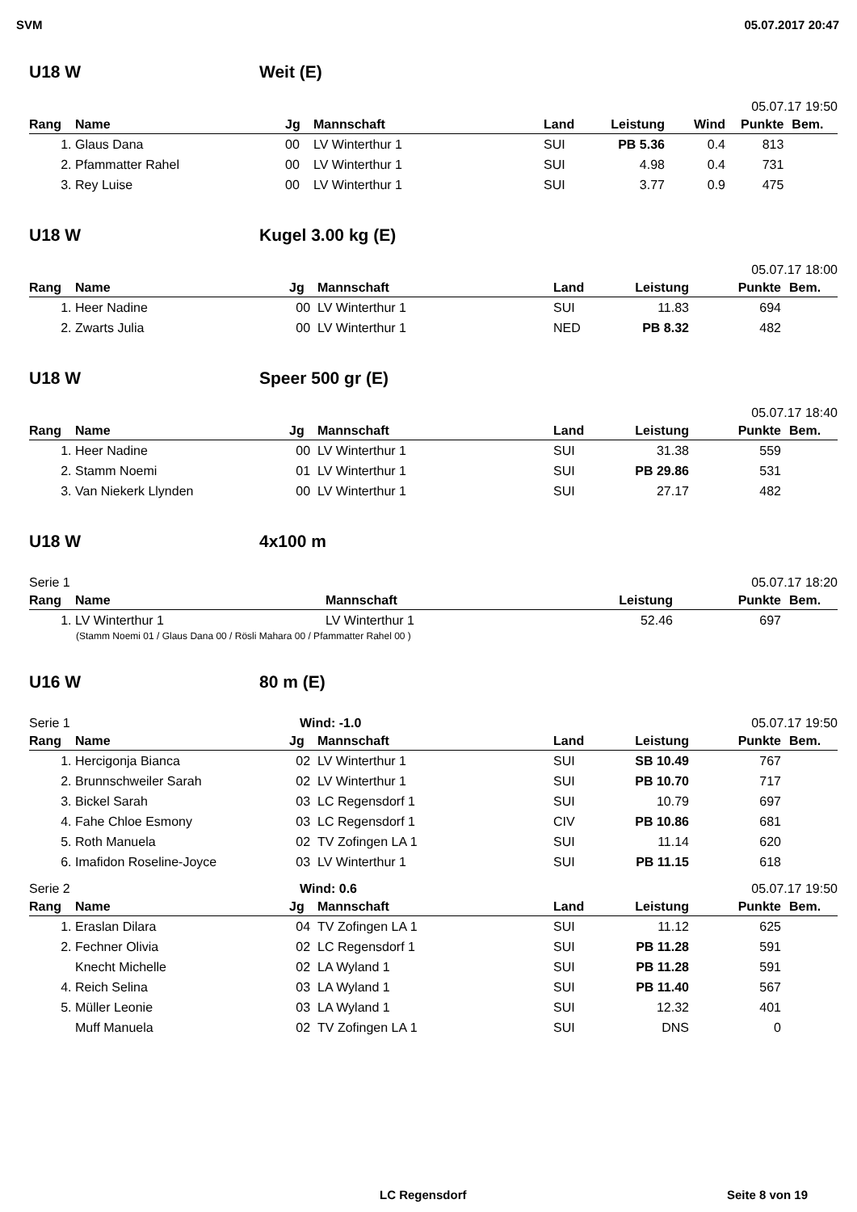SVM 05.07.2017 20:47
U18 W Weit (E)
05.07.17 19:50
| Rang | Name | Jg | Mannschaft | Land | Leistung | Wind | Punkte | Bem. |
| --- | --- | --- | --- | --- | --- | --- | --- | --- |
| 1. | Glaus Dana | 00 | LV Winterthur 1 | SUI | PB 5.36 | 0.4 | 813 | |
| 2. | Pfammatter Rahel | 00 | LV Winterthur 1 | SUI | 4.98 | 0.4 | 731 | |
| 3. | Rey Luise | 00 | LV Winterthur 1 | SUI | 3.77 | 0.9 | 475 | |
U18 W Kugel 3.00 kg (E)
05.07.17 18:00
| Rang | Name | Jg | Mannschaft | Land | Leistung | Punkte | Bem. |
| --- | --- | --- | --- | --- | --- | --- | --- |
| 1. | Heer Nadine | 00 | LV Winterthur 1 | SUI | 11.83 | 694 | |
| 2. | Zwarts Julia | 00 | LV Winterthur 1 | NED | PB 8.32 | 482 | |
U18 W Speer 500 gr (E)
05.07.17 18:40
| Rang | Name | Jg | Mannschaft | Land | Leistung | Punkte | Bem. |
| --- | --- | --- | --- | --- | --- | --- | --- |
| 1. | Heer Nadine | 00 | LV Winterthur 1 | SUI | 31.38 | 559 | |
| 2. | Stamm Noemi | 01 | LV Winterthur 1 | SUI | PB 29.86 | 531 | |
| 3. | Van Niekerk Llynden | 00 | LV Winterthur 1 | SUI | 27.17 | 482 | |
U18 W 4x100 m
Serie 1 05.07.17 18:20
| Rang | Name | Mannschaft | Leistung | Punkte | Bem. |
| --- | --- | --- | --- | --- | --- |
| 1. | LV Winterthur 1 | LV Winterthur 1 | 52.46 | 697 | |
(Stamm Noemi 01 / Glaus Dana 00 / Rösli Mahara 00 / Pfammatter Rahel 00 )
U16 W 80 m (E)
Serie 1 Wind: -1.0 05.07.17 19:50
| Rang | Name | Jg | Mannschaft | Land | Leistung | Punkte | Bem. |
| --- | --- | --- | --- | --- | --- | --- | --- |
| 1. | Hercigonja Bianca | 02 | LV Winterthur 1 | SUI | SB 10.49 | 767 | |
| 2. | Brunnschweiler Sarah | 02 | LV Winterthur 1 | SUI | PB 10.70 | 717 | |
| 3. | Bickel Sarah | 03 | LC Regensdorf 1 | SUI | 10.79 | 697 | |
| 4. | Fahe Chloe Esmony | 03 | LC Regensdorf 1 | CIV | PB 10.86 | 681 | |
| 5. | Roth Manuela | 02 | TV Zofingen LA 1 | SUI | 11.14 | 620 | |
| 6. | Imafidon Roseline-Joyce | 03 | LV Winterthur 1 | SUI | PB 11.15 | 618 | |
Serie 2 Wind: 0.6 05.07.17 19:50
| Rang | Name | Jg | Mannschaft | Land | Leistung | Punkte | Bem. |
| --- | --- | --- | --- | --- | --- | --- | --- |
| 1. | Eraslan Dilara | 04 | TV Zofingen LA 1 | SUI | 11.12 | 625 | |
| 2. | Fechner Olivia | 02 | LC Regensdorf 1 | SUI | PB 11.28 | 591 | |
| | Knecht Michelle | 02 | LA Wyland 1 | SUI | PB 11.28 | 591 | |
| 4. | Reich Selina | 03 | LA Wyland 1 | SUI | PB 11.40 | 567 | |
| 5. | Müller Leonie | 03 | LA Wyland 1 | SUI | 12.32 | 401 | |
| | Muff Manuela | 02 | TV Zofingen LA 1 | SUI | DNS | 0 | |
LC Regensdorf Seite 8 von 19